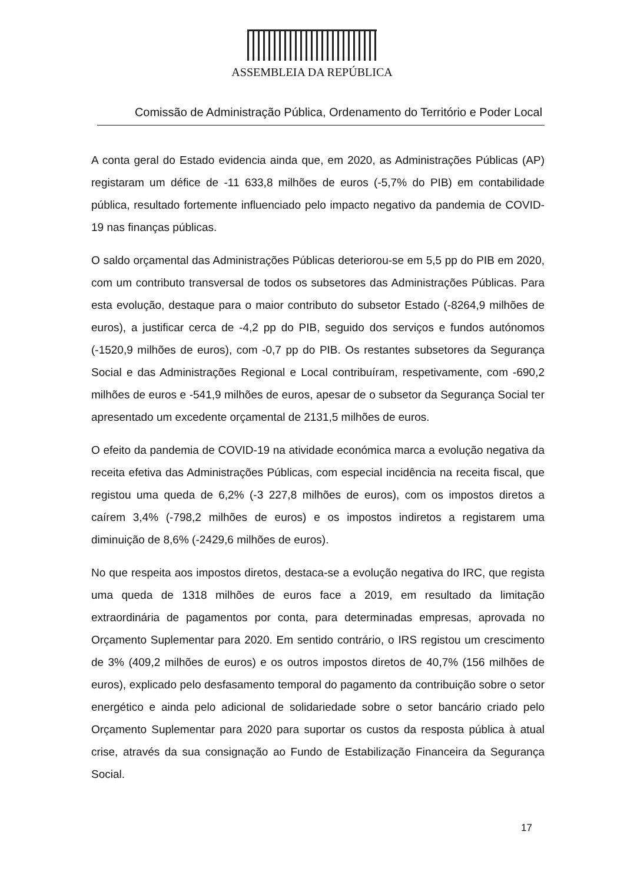ASSEMBLEIA DA REPÚBLICA
Comissão de Administração Pública, Ordenamento do Território e Poder Local
A conta geral do Estado evidencia ainda que, em 2020, as Administrações Públicas (AP) registaram um défice de -11 633,8 milhões de euros (-5,7% do PIB) em contabilidade pública, resultado fortemente influenciado pelo impacto negativo da pandemia de COVID-19 nas finanças públicas.
O saldo orçamental das Administrações Públicas deteriorou-se em 5,5 pp do PIB em 2020, com um contributo transversal de todos os subsetores das Administrações Públicas. Para esta evolução, destaque para o maior contributo do subsetor Estado (-8264,9 milhões de euros), a justificar cerca de -4,2 pp do PIB, seguido dos serviços e fundos autónomos (-1520,9 milhões de euros), com -0,7 pp do PIB. Os restantes subsetores da Segurança Social e das Administrações Regional e Local contribuíram, respetivamente, com -690,2 milhões de euros e -541,9 milhões de euros, apesar de o subsetor da Segurança Social ter apresentado um excedente orçamental de 2131,5 milhões de euros.
O efeito da pandemia de COVID-19 na atividade económica marca a evolução negativa da receita efetiva das Administrações Públicas, com especial incidência na receita fiscal, que registou uma queda de 6,2% (-3 227,8 milhões de euros), com os impostos diretos a caírem 3,4% (-798,2 milhões de euros) e os impostos indiretos a registarem uma diminuição de 8,6% (-2429,6 milhões de euros).
No que respeita aos impostos diretos, destaca-se a evolução negativa do IRC, que regista uma queda de 1318 milhões de euros face a 2019, em resultado da limitação extraordinária de pagamentos por conta, para determinadas empresas, aprovada no Orçamento Suplementar para 2020. Em sentido contrário, o IRS registou um crescimento de 3% (409,2 milhões de euros) e os outros impostos diretos de 40,7% (156 milhões de euros), explicado pelo desfasamento temporal do pagamento da contribuição sobre o setor energético e ainda pelo adicional de solidariedade sobre o setor bancário criado pelo Orçamento Suplementar para 2020 para suportar os custos da resposta pública à atual crise, através da sua consignação ao Fundo de Estabilização Financeira da Segurança Social.
17